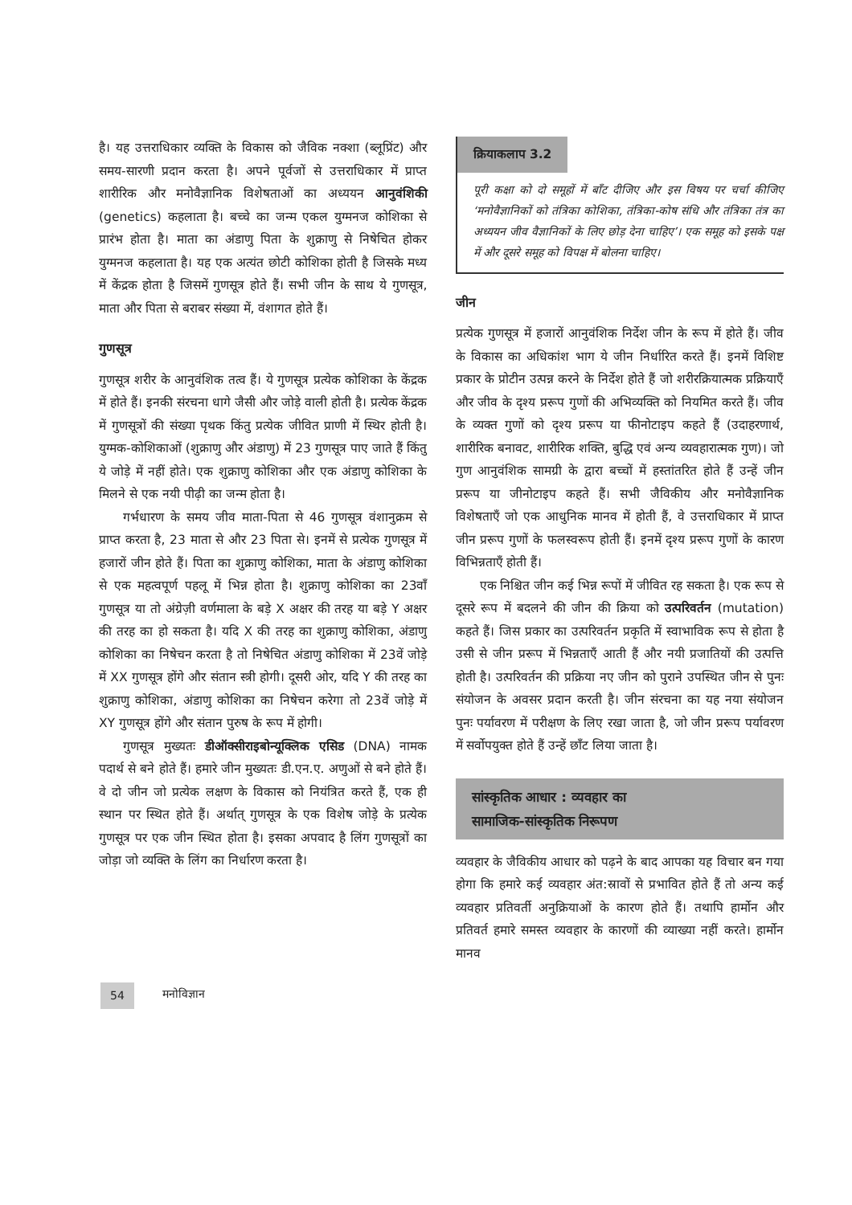है। यह उत्तराधिकार व्यक्ति के विकास को जैविक नक्शा (ब्लूप्रिंट) और समय-सारणी प्रदान करता है। अपने पूर्वजों से उत्तराधिकार में प्राप्त शारीरिक और मनोवैज्ञानिक विशेषताओं का अध्ययन आनुवंशिकी (genetics) कहलाता है। बच्चे का जन्म एकल युग्मनज कोशिका से प्रारंभ होता है। माता का अंडाणु पिता के शुक्राणु से निषेचित होकर युग्मनज कहलाता है। यह एक अत्यंत छोटी कोशिका होती है जिसके मध्य में केंद्रक होता है जिसमें गुणसूत्र होते हैं। सभी जीन के साथ ये गुणसूत्र, माता और पिता से बराबर संख्या में, वंशागत होते हैं।
गुणसूत्र
गुणसूत्र शरीर के आनुवंशिक तत्व हैं। ये गुणसूत्र प्रत्येक कोशिका के केंद्रक में होते हैं। इनकी संरचना धागे जैसी और जोड़े वाली होती है। प्रत्येक केंद्रक में गुणसूत्रों की संख्या पृथक किंतु प्रत्येक जीवित प्राणी में स्थिर होती है। युग्मक-कोशिकाओं (शुक्राणु और अंडाणु) में 23 गुणसूत्र पाए जाते हैं किंतु ये जोड़े में नहीं होते। एक शुक्राणु कोशिका और एक अंडाणु कोशिका के मिलने से एक नयी पीढ़ी का जन्म होता है।
गर्भधारण के समय जीव माता-पिता से 46 गुणसूत्र वंशानुक्रम से प्राप्त करता है, 23 माता से और 23 पिता से। इनमें से प्रत्येक गुणसूत्र में हजारों जीन होते हैं। पिता का शुक्राणु कोशिका, माता के अंडाणु कोशिका से एक महत्वपूर्ण पहलू में भिन्न होता है। शुक्राणु कोशिका का 23वाँ गुणसूत्र या तो अंग्रेज़ी वर्णमाला के बड़े X अक्षर की तरह या बड़े Y अक्षर की तरह का हो सकता है। यदि X की तरह का शुक्राणु कोशिका, अंडाणु कोशिका का निषेचन करता है तो निषेचित अंडाणु कोशिका में 23वें जोड़े में XX गुणसूत्र होंगे और संतान स्त्री होगी। दूसरी ओर, यदि Y की तरह का शुक्राणु कोशिका, अंडाणु कोशिका का निषेचन करेगा तो 23वें जोड़े में XY गुणसूत्र होंगे और संतान पुरुष के रूप में होगी।
गुणसूत्र मुख्यतः डीऑक्सीराइबोन्यूक्लिक एसिड (DNA) नामक पदार्थ से बने होते हैं। हमारे जीन मुख्यतः डी.एन.ए. अणुओं से बने होते हैं। वे दो जीन जो प्रत्येक लक्षण के विकास को नियंत्रित करते हैं, एक ही स्थान पर स्थित होते हैं। अर्थात् गुणसूत्र के एक विशेष जोड़े के प्रत्येक गुणसूत्र पर एक जीन स्थित होता है। इसका अपवाद है लिंग गुणसूत्रों का जोड़ा जो व्यक्ति के लिंग का निर्धारण करता है।
क्रियाकलाप 3.2
पूरी कक्षा को दो समूहों में बाँट दीजिए और इस विषय पर चर्चा कीजिए ‘मनोवैज्ञानिकों को तंत्रिका कोशिका, तंत्रिका-कोष संधि और तंत्रिका तंत्र का अध्ययन जीव वैज्ञानिकों के लिए छोड़ देना चाहिए’। एक समूह को इसके पक्ष में और दूसरे समूह को विपक्ष में बोलना चाहिए।
जीन
प्रत्येक गुणसूत्र में हजारों आनुवंशिक निर्देश जीन के रूप में होते हैं। जीव के विकास का अधिकांश भाग ये जीन निर्धारित करते हैं। इनमें विशिष्ट प्रकार के प्रोटीन उत्पन्न करने के निर्देश होते हैं जो शरीरक्रियात्मक प्रक्रियाएँ और जीव के दृश्य प्ररूप गुणों की अभिव्यक्ति को नियमित करते हैं। जीव के व्यक्त गुणों को दृश्य प्ररूप या फीनोटाइप कहते हैं (उदाहरणार्थ, शारीरिक बनावट, शारीरिक शक्ति, बुद्धि एवं अन्य व्यवहारात्मक गुण)। जो गुण आनुवंशिक सामग्री के द्वारा बच्चों में हस्तांतरित होते हैं उन्हें जीन प्ररूप या जीनोटाइप कहते हैं। सभी जैविकीय और मनोवैज्ञानिक विशेषताएँ जो एक आधुनिक मानव में होती हैं, वे उत्तराधिकार में प्राप्त जीन प्ररूप गुणों के फलस्वरूप होती हैं। इनमें दृश्य प्ररूप गुणों के कारण विभिन्नताएँ होती हैं।
एक निश्चित जीन कई भिन्न रूपों में जीवित रह सकता है। एक रूप से दूसरे रूप में बदलने की जीन की क्रिया को उत्परिवर्तन (mutation) कहते हैं। जिस प्रकार का उत्परिवर्तन प्रकृति में स्वाभाविक रूप से होता है उसी से जीन प्ररूप में भिन्नताएँ आती हैं और नयी प्रजातियों की उत्पत्ति होती है। उत्परिवर्तन की प्रक्रिया नए जीन को पुराने उपस्थित जीन से पुनः संयोजन के अवसर प्रदान करती है। जीन संरचना का यह नया संयोजन पुनः पर्यावरण में परीक्षण के लिए रखा जाता है, जो जीन प्ररूप पर्यावरण में सर्वोपयुक्त होते हैं उन्हें छाँट लिया जाता है।
सांस्कृतिक आधार : व्यवहार का
सामाजिक-सांस्कृतिक निरूपण
व्यवहार के जैविकीय आधार को पढ़ने के बाद आपका यह विचार बन गया होगा कि हमारे कई व्यवहार अंत:स्रावों से प्रभावित होते हैं तो अन्य कई व्यवहार प्रतिवर्ती अनुक्रियाओं के कारण होते हैं। तथापि हार्मोन और प्रतिवर्त हमारे समस्त व्यवहार के कारणों की व्याख्या नहीं करते। हार्मोन मानव
54 मनोविज्ञान